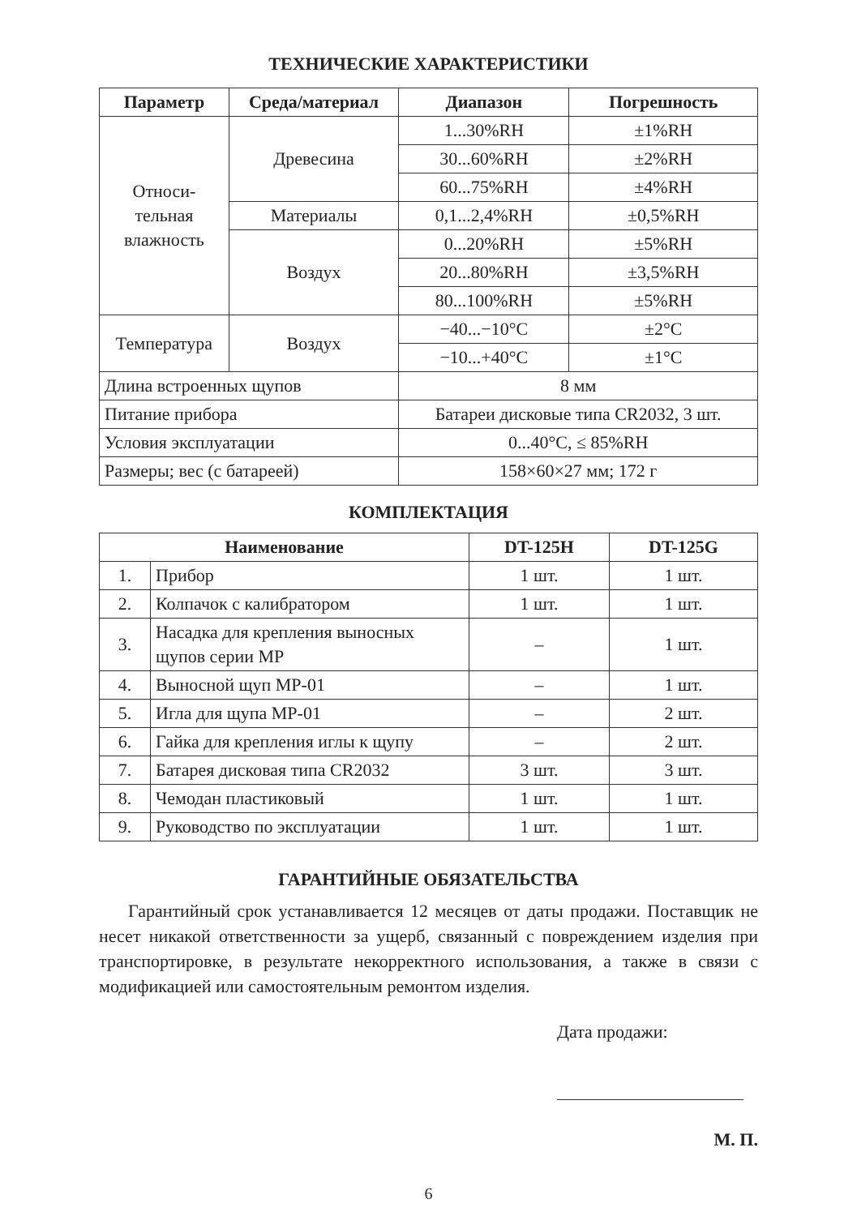ТЕХНИЧЕСКИЕ ХАРАКТЕРИСТИКИ
| Параметр | Среда/материал | Диапазон | Погрешность |
| --- | --- | --- | --- |
| Относи- тельная влажность | Древесина | 1...30%RH | ±1%RH |
| | | 30...60%RH | ±2%RH |
| | | 60...75%RH | ±4%RH |
| | Материалы | 0,1...2,4%RH | ±0,5%RH |
| | Воздух | 0...20%RH | ±5%RH |
| | | 20...80%RH | ±3,5%RH |
| | | 80...100%RH | ±5%RH |
| Температура | Воздух | −40...−10°C | ±2°C |
| | | −10...+40°C | ±1°C |
| Длина встроенных щупов | | 8 мм | |
| Питание прибора | | Батареи дисковые типа CR2032, 3 шт. | |
| Условия эксплуатации | | 0...40°C, ≤ 85%RH | |
| Размеры; вес (с батареей) | | 158×60×27 мм; 172 г | |
КОМПЛЕКТАЦИЯ
| Наименование | | DT-125H | DT-125G |
| --- | --- | --- | --- |
| 1. | Прибор | 1 шт. | 1 шт. |
| 2. | Колпачок с калибратором | 1 шт. | 1 шт. |
| 3. | Насадка для крепления выносных щупов серии MP | – | 1 шт. |
| 4. | Выносной щуп MP-01 | – | 1 шт. |
| 5. | Игла для щупа MP-01 | – | 2 шт. |
| 6. | Гайка для крепления иглы к щупу | – | 2 шт. |
| 7. | Батарея дисковая типа CR2032 | 3 шт. | 3 шт. |
| 8. | Чемодан пластиковый | 1 шт. | 1 шт. |
| 9. | Руководство по эксплуатации | 1 шт. | 1 шт. |
ГАРАНТИЙНЫЕ ОБЯЗАТЕЛЬСТВА
Гарантийный срок устанавливается 12 месяцев от даты продажи. Поставщик не несет никакой ответственности за ущерб, связанный с повреждением изделия при транспортировке, в результате некорректного использования, а также в связи с модификацией или самостоятельным ремонтом изделия.
Дата продажи:
М. П.
6